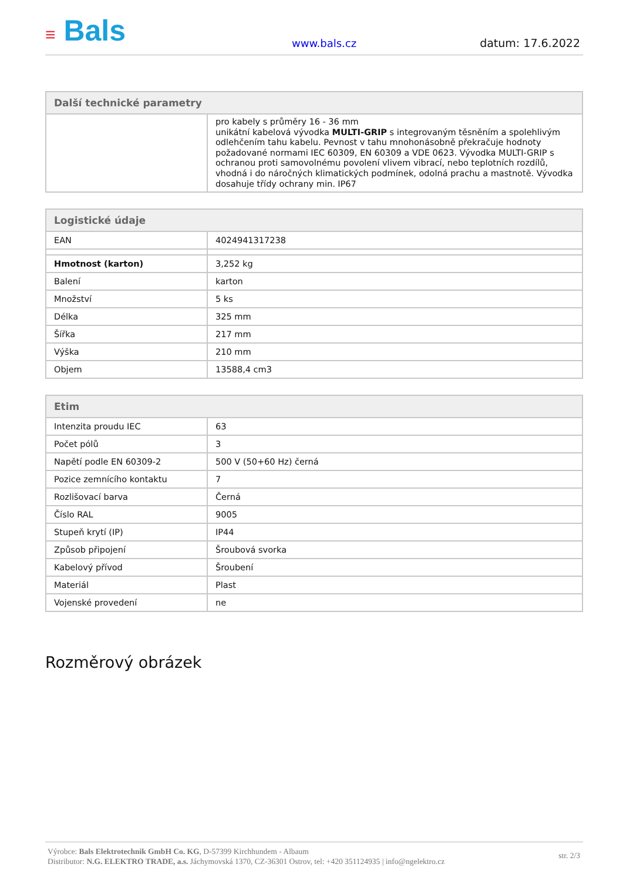≡ Bals
www.bals.cz
datum: 17.6.2022
| Další technické parametry | |
| --- | --- |
| | pro kabely s průměry 16 - 36 mm unikátní kabelová vývodka MULTI-GRIP s integrovaným těsněním a spolehlivým odlehčením tahu kabelu. Pevnost v tahu mnohonásobně překračuje hodnoty požadované normami IEC 60309, EN 60309 a VDE 0623. Vývodka MULTI-GRIP s ochranou proti samovolnému povolení vlivem vibrací, nebo teplotních rozdílů, vhodná i do náročných klimatických podmínek, odolná prachu a mastnotě. Vývodka dosahuje třídy ochrany min. IP67 |
| Logistické údaje | |
| --- | --- |
| EAN | 4024941317238 |
| Hmotnost (karton) | 3,252 kg |
| Balení | karton |
| Množství | 5 ks |
| Délka | 325 mm |
| Šířka | 217 mm |
| Výška | 210 mm |
| Objem | 13588,4 cm3 |
| Etim | |
| --- | --- |
| Intenzita proudu IEC | 63 |
| Počet pólů | 3 |
| Napětí podle EN 60309-2 | 500 V (50+60 Hz) černá |
| Pozice zemnícího kontaktu | 7 |
| Rozlišovací barva | Černá |
| Číslo RAL | 9005 |
| Stupeň krytí (IP) | IP44 |
| Způsob připojení | Šroubová svorka |
| Kabelový přívod | Šroubení |
| Materiál | Plast |
| Vojenské provedení | ne |
Rozměrový obrázek
Výrobce: Bals Elektrotechnik GmbH Co. KG, D-57399 Kirchhundem - Albaum
Distributor: N.G. ELEKTRO TRADE, a.s. Jáchymovská 1370, CZ-36301 Ostrov, tel: +420 351124935 | info@ngelektro.cz
str. 2/3